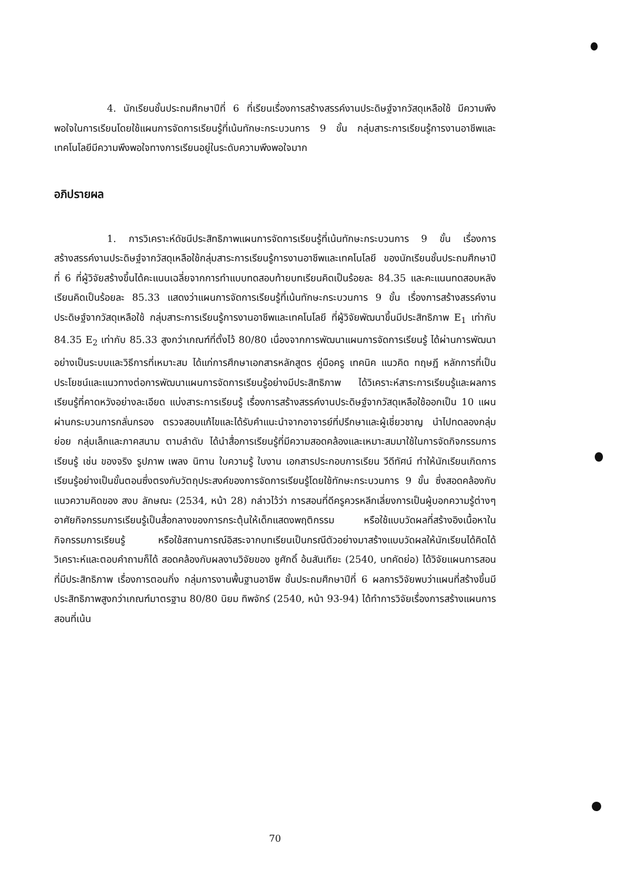4. นักเรียนชั้นประถมศึกษาปีที่ 6 ที่เรียนเรื่องการสร้างสรรค์งานประดิษฐ์จากวัสดุเหลือใช้ มีความพึงพอใจในการเรียนโดยใช้แผนการจัดการเรียนรู้ที่เน้นทักษะกระบวนการ 9 ขั้น กลุ่มสาระการเรียนรู้การงานอาชีพและเทคโนโลยีมีความพึงพอใจทางการเรียนอยู่ในระดับความพึงพอใจมาก
อภิปรายผล
1. การวิเคราะห์ดัชนีประสิทธิภาพแผนการจัดการเรียนรู้ที่เน้นทักษะกระบวนการ 9 ขั้น เรื่องการสร้างสรรค์งานประดิษฐ์จากวัสดุเหลือใช้กลุ่มสาระการเรียนรู้การงานอาชีพและเทคโนโลยี ของนักเรียนชั้นประถมศึกษาปีที่ 6 ที่ผู้วิจัยสร้างขึ้นได้คะแนนเฉลี่ยจากการทำแบบทดสอบท้ายบทเรียนคิดเป็นร้อยละ 84.35 และคะแนนทดสอบหลังเรียนคิดเป็นร้อยละ 85.33 แสดงว่าแผนการจัดการเรียนรู้ที่เน้นทักษะกระบวนการ 9 ขั้น เรื่องการสร้างสรรค์งานประดิษฐ์จากวัสดุเหลือใช้ กลุ่มสาระการเรียนรู้การงานอาชีพและเทคโนโลยี ที่ผู้วิจัยพัฒนาขึ้นมีประสิทธิภาพ E<sub>1</sub> เท่ากับ 84.35 E<sub>2</sub> เท่ากับ 85.33 สูงกว่าเกณฑ์ที่ตั้งไว้ 80/80 เนื่องจากการพัฒนาแผนการจัดการเรียนรู้ ได้ผ่านการพัฒนาอย่างเป็นระบบและวิธีการที่เหมาะสม ได้แก่การศึกษาเอกสารหลักสูตร คู่มือครู เทคนิค แนวคิด ทฤษฎี หลักการที่เป็นประโยชน์และแนวทางต่อการพัฒนาแผนการจัดการเรียนรู้อย่างมีประสิทธิภาพ ได้วิเคราะห์สาระการเรียนรู้และผลการเรียนรู้ที่คาดหวังอย่างละเอียด แบ่งสาระการเรียนรู้ เรื่องการสร้างสรรค์งานประดิษฐ์จากวัสดุเหลือใช้ออกเป็น 10 แผน ผ่านกระบวนการกลั่นกรอง ตรวจสอบแก้ไขและได้รับคำแนะนำจากอาจารย์ที่ปรึกษาและผู้เชี่ยวชาญ นำไปทดลองกลุ่มย่อย กลุ่มเล็กและภาคสนาม ตามลำดับ ได้นำสื่อการเรียนรู้ที่มีความสอดคล้องและเหมาะสมมาใช้ในการจัดกิจกรรมการเรียนรู้ เช่น ของจริง รูปภาพ เพลง นิทาน ใบความรู้ ใบงาน เอกสารประกอบการเรียน วีดีทัศน์ ทำให้นักเรียนเกิดการเรียนรู้อย่างเป็นขั้นตอนซึ่งตรงกับวัตถุประสงค์ของการจัดการเรียนรู้โดยใช้ทักษะกระบวนการ 9 ขั้น ซึ่งสอดคล้องกับแนวความคิดของ สงบ ลักษณะ (2534, หน้า 28) กล่าวไว้ว่า การสอนที่ดีครูควรหลีกเลี่ยงการเป็นผู้บอกความรู้ต่างๆ อาศัยกิจกรรมการเรียนรู้เป็นสื่อกลางของการกระตุ้นให้เด็กแสดงพฤติกรรม หรือใช้แบบวัดผลที่สร้างอิงเนื้อหาในกิจกรรมการเรียนรู้ หรือใช้สถานการณ์อิสระจากบทเรียนเป็นกรณีตัวอย่างมาสร้างแบบวัดผลให้นักเรียนได้คิดได้วิเคราะห์และตอบคำถามก็ได้ สอดคล้องกับผลงานวิจัยของ ชูศักดิ์ อ้นสันเทียะ (2540, บทคัดย่อ) ได้วิจัยแผนการสอนที่มีประสิทธิภาพ เรื่องการตอนกิ่ง กลุ่มการงานพื้นฐานอาชีพ ชั้นประถมศึกษาปีที่ 6 ผลการวิจัยพบว่าแผนที่สร้างขึ้นมีประสิทธิภาพสูงกว่าเกณฑ์มาตรฐาน 80/80 นิยม ทิพจักร์ (2540, หน้า 93-94) ได้ทำการวิจัยเรื่องการสร้างแผนการสอนที่เน้น
70